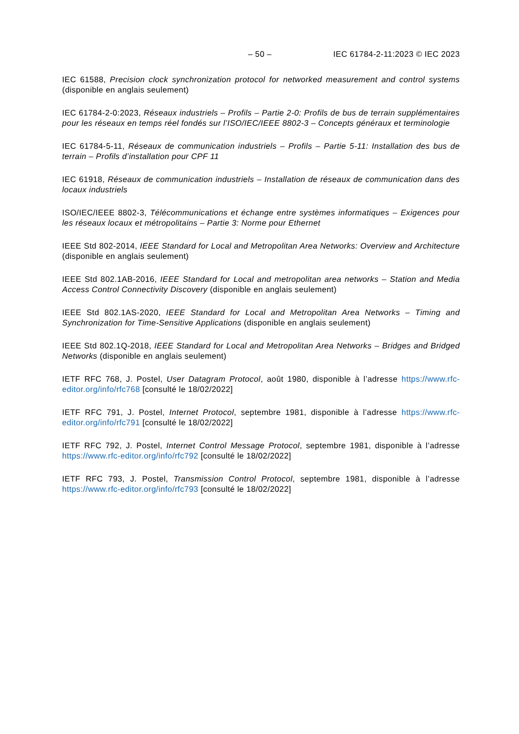– 50 – IEC 61784-2-11:2023 © IEC 2023
IEC 61588, Precision clock synchronization protocol for networked measurement and control systems (disponible en anglais seulement)
IEC 61784-2-0:2023, Réseaux industriels – Profils – Partie 2-0: Profils de bus de terrain supplémentaires pour les réseaux en temps réel fondés sur l’ISO/IEC/IEEE 8802-3 – Concepts généraux et terminologie
IEC 61784-5-11, Réseaux de communication industriels – Profils – Partie 5-11: Installation des bus de terrain – Profils d’installation pour CPF 11
IEC 61918, Réseaux de communication industriels – Installation de réseaux de communication dans des locaux industriels
ISO/IEC/IEEE 8802-3, Télécommunications et échange entre systèmes informatiques – Exigences pour les réseaux locaux et métropolitains – Partie 3: Norme pour Ethernet
IEEE Std 802-2014, IEEE Standard for Local and Metropolitan Area Networks: Overview and Architecture (disponible en anglais seulement)
IEEE Std 802.1AB-2016, IEEE Standard for Local and metropolitan area networks – Station and Media Access Control Connectivity Discovery (disponible en anglais seulement)
IEEE Std 802.1AS-2020, IEEE Standard for Local and Metropolitan Area Networks – Timing and Synchronization for Time-Sensitive Applications (disponible en anglais seulement)
IEEE Std 802.1Q-2018, IEEE Standard for Local and Metropolitan Area Networks – Bridges and Bridged Networks (disponible en anglais seulement)
IETF RFC 768, J. Postel, User Datagram Protocol, août 1980, disponible à l’adresse https://www.rfc-editor.org/info/rfc768 [consulté le 18/02/2022]
IETF RFC 791, J. Postel, Internet Protocol, septembre 1981, disponible à l’adresse https://www.rfc-editor.org/info/rfc791 [consulté le 18/02/2022]
IETF RFC 792, J. Postel, Internet Control Message Protocol, septembre 1981, disponible à l’adresse https://www.rfc-editor.org/info/rfc792 [consulté le 18/02/2022]
IETF RFC 793, J. Postel, Transmission Control Protocol, septembre 1981, disponible à l’adresse https://www.rfc-editor.org/info/rfc793 [consulté le 18/02/2022]